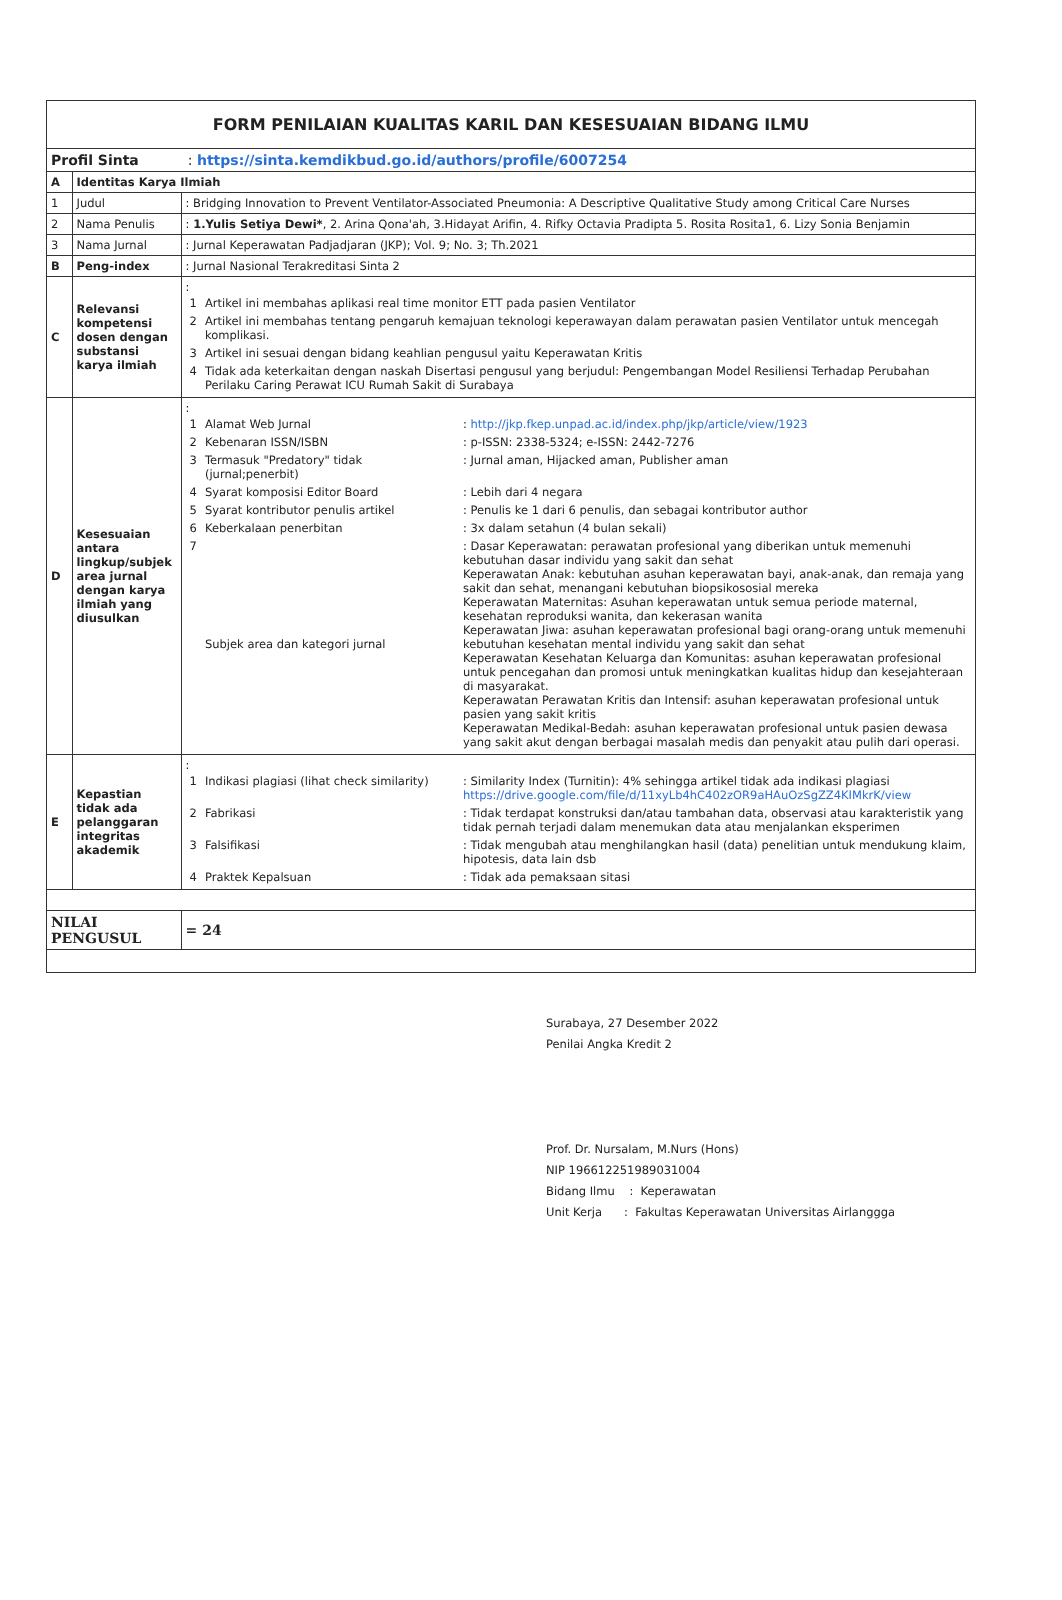| FORM PENILAIAN KUALITAS KARIL DAN KESESUAIAN BIDANG ILMU | | | |
| Profil Sinta : https://sinta.kemdikbud.go.id/authors/profile/6007254 | | | |
| A | Identitas Karya Ilmiah | | |
| 1 | Judul | : Bridging Innovation to Prevent Ventilator-Associated Pneumonia: A Descriptive Qualitative Study among Critical Care Nurses | |
| 2 | Nama Penulis | : 1.Yulis Setiya Dewi* , 2. Arina Qona'ah, 3.Hidayat Arifin, 4. Rifky Octavia Pradipta 5. Rosita Rosita1, 6. Lizy Sonia Benjamin | |
| 3 | Nama Jurnal | : Jurnal Keperawatan Padjadjaran (JKP); Vol. 9; No. 3; Th.2021 | |
| B | Peng-index | : Jurnal Nasional Terakreditasi Sinta 2 | |
| C | Relevansi kompetensi dosen dengan substansi karya ilmiah | : / 1 / Artikel ini membahas aplikasi real time monitor ETT pada pasien Ventilator / / 2 / Artikel ini membahas tentang pengaruh kemajuan teknologi keperawayan dalam perawatan pasien Ventilator untuk mencegah komplikasi. / / 3 / Artikel ini sesuai dengan bidang keahlian pengusul yaitu Keperawatan Kritis / / 4 / Tidak ada keterkaitan dengan naskah Disertasi pengusul yang berjudul: Pengembangan Model Resiliensi Terhadap Perubahan Perilaku Caring Perawat ICU Rumah Sakit di Surabaya / | |
| D | Kesesuaian antara lingkup/subjek area jurnal dengan karya ilmiah yang diusulkan | : / 1 / Alamat Web Jurnal / : http://jkp.fkep.unpad.ac.id/index.php/jkp/article/view/1923 / / 2 / Kebenaran ISSN/ISBN / : p-ISSN: 2338-5324; e-ISSN: 2442-7276 / / 3 / Termasuk "Predatory" tidak (jurnal;penerbit) / : Jurnal aman, Hijacked aman, Publisher aman / / 4 / Syarat komposisi Editor Board / : Lebih dari 4 negara / / 5 / Syarat kontributor penulis artikel / : Penulis ke 1 dari 6 penulis, dan sebagai kontributor author / / 6 / Keberkalaan penerbitan / : 3x dalam setahun (4 bulan sekali) / / 7 / Subjek area dan kategori jurnal / : Dasar Keperawatan: perawatan profesional yang diberikan untuk memenuhi kebutuhan dasar individu yang sakit dan sehat Keperawatan Anak: kebutuhan asuhan keperawatan bayi, anak-anak, dan remaja yang sakit dan sehat, menangani kebutuhan biopsikososial mereka Keperawatan Maternitas: Asuhan keperawatan untuk semua periode maternal, kesehatan reproduksi wanita, dan kekerasan wanita Keperawatan Jiwa: asuhan keperawatan profesional bagi orang-orang untuk memenuhi kebutuhan kesehatan mental individu yang sakit dan sehat Keperawatan Kesehatan Keluarga dan Komunitas: asuhan keperawatan profesional untuk pencegahan dan promosi untuk meningkatkan kualitas hidup dan kesejahteraan di masyarakat. Keperawatan Perawatan Kritis dan Intensif: asuhan keperawatan profesional untuk pasien yang sakit kritis Keperawatan Medikal-Bedah: asuhan keperawatan profesional untuk pasien dewasa yang sakit akut dengan berbagai masalah medis dan penyakit atau pulih dari operasi. / | |
| E | Kepastian tidak ada pelanggaran integritas akademik | : / 1 / Indikasi plagiasi (lihat check similarity) / : Similarity Index (Turnitin): 4% sehingga artikel tidak ada indikasi plagiasi https://drive.google.com/file/d/11xyLb4hC402zOR9aHAuOzSgZZ4KIMkrK/view / / 2 / Fabrikasi / : Tidak terdapat konstruksi dan/atau tambahan data, observasi atau karakteristik yang tidak pernah terjadi dalam menemukan data atau menjalankan eksperimen / / 3 / Falsifikasi / : Tidak mengubah atau menghilangkan hasil (data) penelitian untuk mendukung klaim, hipotesis, data lain dsb / / 4 / Praktek Kepalsuan / : Tidak ada pemaksaan sitasi / | |
| NILAI PENGUSUL | | | = 24 |
Surabaya, 27 Desember 2022
Penilai Angka Kredit 2
Prof. Dr. Nursalam, M.Nurs (Hons)
NIP 196612251989031004
Bidang Ilmu : Keperawatan
Unit Kerja : Fakultas Keperawatan Universitas Airlanggga